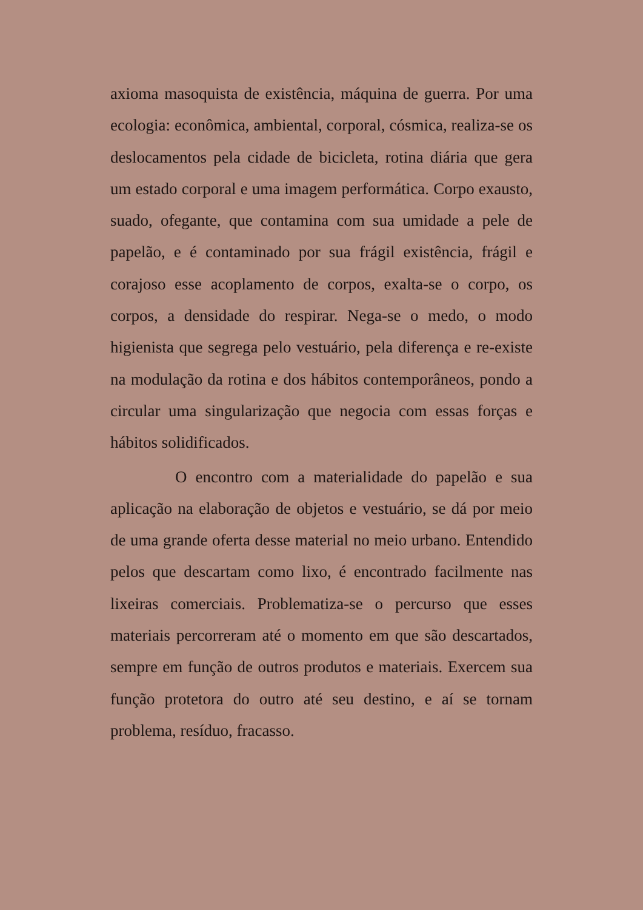axioma masoquista de existência, máquina de guerra. Por uma ecologia: econômica, ambiental, corporal, cósmica, realiza-se os deslocamentos pela cidade de bicicleta, rotina diária que gera um estado corporal e uma imagem performática. Corpo exausto, suado, ofegante, que contamina com sua umidade a pele de papelão, e é contaminado por sua frágil existência, frágil e corajoso esse acoplamento de corpos, exalta-se o corpo, os corpos, a densidade do respirar. Nega-se o medo, o modo higienista que segrega pelo vestuário, pela diferença e re-existe na modulação da rotina e dos hábitos contemporâneos, pondo a circular uma singularização que negocia com essas forças e hábitos solidificados.
O encontro com a materialidade do papelão e sua aplicação na elaboração de objetos e vestuário, se dá por meio de uma grande oferta desse material no meio urbano. Entendido pelos que descartam como lixo, é encontrado facilmente nas lixeiras comerciais. Problematiza-se o percurso que esses materiais percorreram até o momento em que são descartados, sempre em função de outros produtos e materiais. Exercem sua função protetora do outro até seu destino, e aí se tornam problema, resíduo, fracasso.